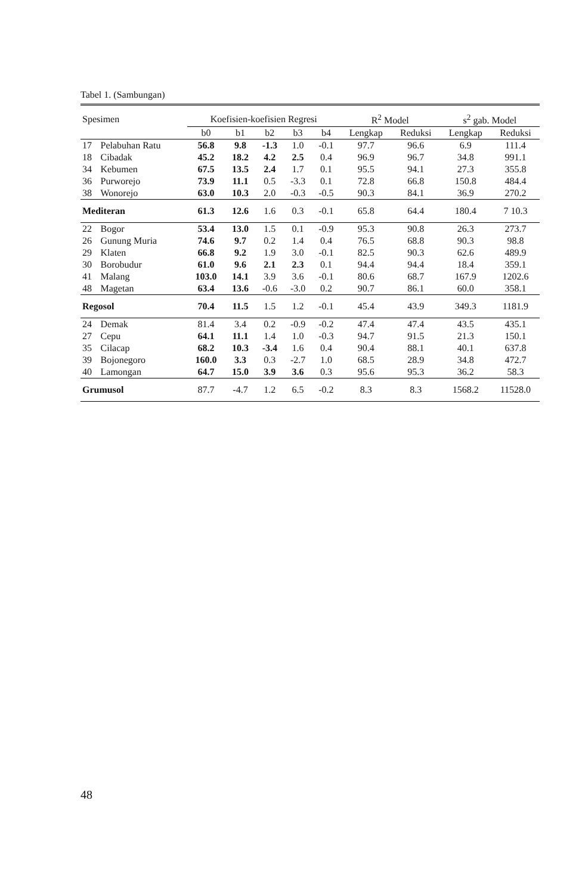Tabel 1. (Sambungan)
| Spesimen | | Koefisien-koefisien Regresi | | | | | R<sup>2</sup> Model | | s<sup>2</sup> gab. Model | |
| --- | --- | --- | --- | --- | --- | --- | --- | --- | --- | --- |
| | | b0 | b1 | b2 | b3 | b4 | Lengkap | Reduksi | Lengkap | Reduksi |
| 17 | Pelabuhan Ratu | 56.8 | 9.8 | -1.3 | 1.0 | -0.1 | 97.7 | 96.6 | 6.9 | 111.4 |
| 18 | Cibadak | 45.2 | 18.2 | 4.2 | 2.5 | 0.4 | 96.9 | 96.7 | 34.8 | 991.1 |
| 34 | Kebumen | 67.5 | 13.5 | 2.4 | 1.7 | 0.1 | 95.5 | 94.1 | 27.3 | 355.8 |
| 36 | Purworejo | 73.9 | 11.1 | 0.5 | -3.3 | 0.1 | 72.8 | 66.8 | 150.8 | 484.4 |
| 38 | Wonorejo | 63.0 | 10.3 | 2.0 | -0.3 | -0.5 | 90.3 | 84.1 | 36.9 | 270.2 |
| Mediteran | | 61.3 | 12.6 | 1.6 | 0.3 | -0.1 | 65.8 | 64.4 | 180.4 | 7 10.3 |
| 22 | Bogor | 53.4 | 13.0 | 1.5 | 0.1 | -0.9 | 95.3 | 90.8 | 26.3 | 273.7 |
| 26 | Gunung Muria | 74.6 | 9.7 | 0.2 | 1.4 | 0.4 | 76.5 | 68.8 | 90.3 | 98.8 |
| 29 | Klaten | 66.8 | 9.2 | 1.9 | 3.0 | -0.1 | 82.5 | 90.3 | 62.6 | 489.9 |
| 30 | Borobudur | 61.0 | 9.6 | 2.1 | 2.3 | 0.1 | 94.4 | 94.4 | 18.4 | 359.1 |
| 41 | Malang | 103.0 | 14.1 | 3.9 | 3.6 | -0.1 | 80.6 | 68.7 | 167.9 | 1202.6 |
| 48 | Magetan | 63.4 | 13.6 | -0.6 | -3.0 | 0.2 | 90.7 | 86.1 | 60.0 | 358.1 |
| Regosol | | 70.4 | 11.5 | 1.5 | 1.2 | -0.1 | 45.4 | 43.9 | 349.3 | 1181.9 |
| 24 | Demak | 81.4 | 3.4 | 0.2 | -0.9 | -0.2 | 47.4 | 47.4 | 43.5 | 435.1 |
| 27 | Cepu | 64.1 | 11.1 | 1.4 | 1.0 | -0.3 | 94.7 | 91.5 | 21.3 | 150.1 |
| 35 | Cilacap | 68.2 | 10.3 | -3.4 | 1.6 | 0.4 | 90.4 | 88.1 | 40.1 | 637.8 |
| 39 | Bojonegoro | 160.0 | 3.3 | 0.3 | -2.7 | 1.0 | 68.5 | 28.9 | 34.8 | 472.7 |
| 40 | Lamongan | 64.7 | 15.0 | 3.9 | 3.6 | 0.3 | 95.6 | 95.3 | 36.2 | 58.3 |
| Grumusol | | 87.7 | -4.7 | 1.2 | 6.5 | -0.2 | 8.3 | 8.3 | 1568.2 | 11528.0 |
48